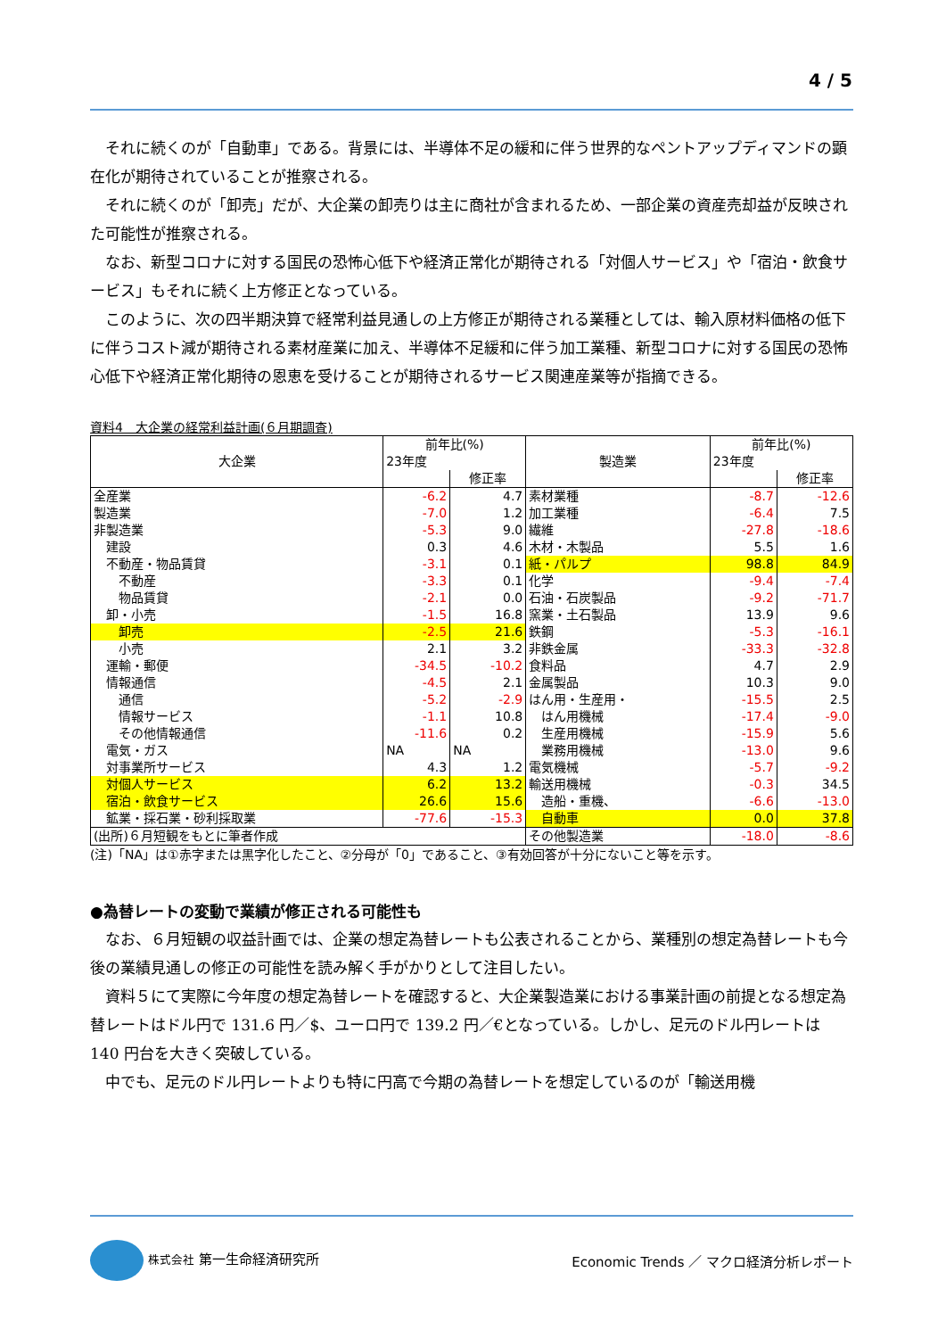4 / 5
それに続くのが「自動車」である。背景には、半導体不足の緩和に伴う世界的なペントアップディマンドの顕在化が期待されていることが推察される。
それに続くのが「卸売」だが、大企業の卸売りは主に商社が含まれるため、一部企業の資産売却益が反映された可能性が推察される。
なお、新型コロナに対する国民の恐怖心低下や経済正常化が期待される「対個人サービス」や「宿泊・飲食サービス」もそれに続く上方修正となっている。
このように、次の四半期決算で経常利益見通しの上方修正が期待される業種としては、輸入原材料価格の低下に伴うコスト減が期待される素材産業に加え、半導体不足緩和に伴う加工業種、新型コロナに対する国民の恐怖心低下や経済正常化期待の恩恵を受けることが期待されるサービス関連産業等が指摘できる。
資料4　大企業の経常利益計画(６月期調査)
| 大企業 | 前年比(%) | | 製造業 | 前年比(%) | |
| --- | --- | --- | --- | --- | --- |
| | 23年度 | | | 23年度 | |
| | | 修正率 | | | 修正率 |
| 全産業 | -6.2 | 4.7 | 素材業種 | -8.7 | -12.6 |
| 製造業 | -7.0 | 1.2 | 加工業種 | -6.4 | 7.5 |
| 非製造業 | -5.3 | 9.0 | 繊維 | -27.8 | -18.6 |
| 建設 | 0.3 | 4.6 | 木材・木製品 | 5.5 | 1.6 |
| 不動産・物品賃貸 | -3.1 | 0.1 | 紙・パルプ | 98.8 | 84.9 |
| 不動産 | -3.3 | 0.1 | 化学 | -9.4 | -7.4 |
| 物品賃貸 | -2.1 | 0.0 | 石油・石炭製品 | -9.2 | -71.7 |
| 卸・小売 | -1.5 | 16.8 | 窯業・土石製品 | 13.9 | 9.6 |
| 卸売 | -2.5 | 21.6 | 鉄鋼 | -5.3 | -16.1 |
| 小売 | 2.1 | 3.2 | 非鉄金属 | -33.3 | -32.8 |
| 運輸・郵便 | -34.5 | -10.2 | 食料品 | 4.7 | 2.9 |
| 情報通信 | -4.5 | 2.1 | 金属製品 | 10.3 | 9.0 |
| 通信 | -5.2 | -2.9 | はん用・生産用・ | -15.5 | 2.5 |
| 情報サービス | -1.1 | 10.8 | はん用機械 | -17.4 | -9.0 |
| その他情報通信 | -11.6 | 0.2 | 生産用機械 | -15.9 | 5.6 |
| 電気・ガス | NA | NA | 業務用機械 | -13.0 | 9.6 |
| 対事業所サービス | 4.3 | 1.2 | 電気機械 | -5.7 | -9.2 |
| 対個人サービス | 6.2 | 13.2 | 輸送用機械 | -0.3 | 34.5 |
| 宿泊・飲食サービス | 26.6 | 15.6 | 造船・重機、 | -6.6 | -13.0 |
| 鉱業・採石業・砂利採取業 | -77.6 | -15.3 | 自動車 | 0.0 | 37.8 |
| (出所)６月短観をもとに筆者作成 | | | その他製造業 | -18.0 | -8.6 |
(注)「NA」は①赤字または黒字化したこと、②分母が「0」であること、③有効回答が十分にないこと等を示す。
●為替レートの変動で業績が修正される可能性も
なお、６月短観の収益計画では、企業の想定為替レートも公表されることから、業種別の想定為替レートも今後の業績見通しの修正の可能性を読み解く手がかりとして注目したい。
資料５にて実際に今年度の想定為替レートを確認すると、大企業製造業における事業計画の前提となる想定為替レートはドル円で 131.6 円／$、ユーロ円で 139.2 円／€となっている。しかし、足元のドル円レートは 140 円台を大きく突破している。
中でも、足元のドル円レートよりも特に円高で今期の為替レートを想定しているのが「輸送用機
株式会社 第一生命経済研究所
Economic Trends ／ マクロ経済分析レポート